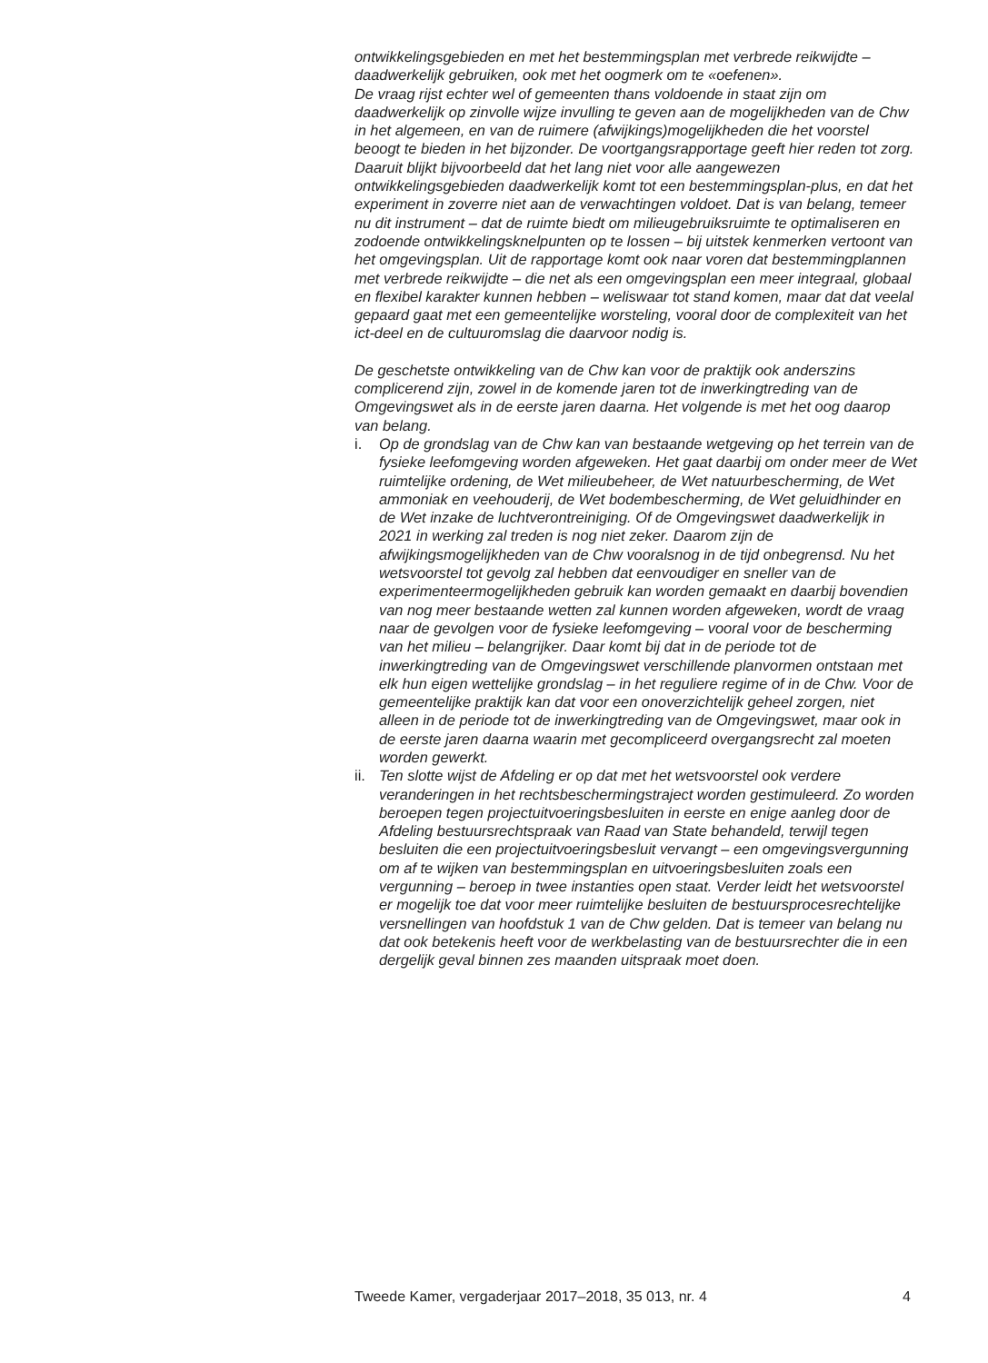ontwikkelingsgebieden en met het bestemmingsplan met verbrede reikwijdte – daadwerkelijk gebruiken, ook met het oogmerk om te «oefenen».
De vraag rijst echter wel of gemeenten thans voldoende in staat zijn om daadwerkelijk op zinvolle wijze invulling te geven aan de mogelijkheden van de Chw in het algemeen, en van de ruimere (afwijkings)mogelijkheden die het voorstel beoogt te bieden in het bijzonder. De voortgangsrapportage geeft hier reden tot zorg. Daaruit blijkt bijvoorbeeld dat het lang niet voor alle aangewezen ontwikkelingsgebieden daadwerkelijk komt tot een bestemmingsplan-plus, en dat het experiment in zoverre niet aan de verwachtingen voldoet. Dat is van belang, temeer nu dit instrument – dat de ruimte biedt om milieugebruiksruimte te optimaliseren en zodoende ontwikkelingsknelpunten op te lossen – bij uitstek kenmerken vertoont van het omgevingsplan. Uit de rapportage komt ook naar voren dat bestemmingplannen met verbrede reikwijdte – die net als een omgevingsplan een meer integraal, globaal en flexibel karakter kunnen hebben – weliswaar tot stand komen, maar dat dat veelal gepaard gaat met een gemeentelijke worsteling, vooral door de complexiteit van het ict-deel en de cultuuromslag die daarvoor nodig is.
De geschetste ontwikkeling van de Chw kan voor de praktijk ook anderszins complicerend zijn, zowel in de komende jaren tot de inwerkingtreding van de Omgevingswet als in de eerste jaren daarna. Het volgende is met het oog daarop van belang.
i. Op de grondslag van de Chw kan van bestaande wetgeving op het terrein van de fysieke leefomgeving worden afgeweken. Het gaat daarbij om onder meer de Wet ruimtelijke ordening, de Wet milieubeheer, de Wet natuurbescherming, de Wet ammoniak en veehouderij, de Wet bodembescherming, de Wet geluidhinder en de Wet inzake de luchtverontreiniging. Of de Omgevingswet daadwerkelijk in 2021 in werking zal treden is nog niet zeker. Daarom zijn de afwijkingsmogelijkheden van de Chw vooralsnog in de tijd onbegrensd. Nu het wetsvoorstel tot gevolg zal hebben dat eenvoudiger en sneller van de experimenteermogelijkheden gebruik kan worden gemaakt en daarbij bovendien van nog meer bestaande wetten zal kunnen worden afgeweken, wordt de vraag naar de gevolgen voor de fysieke leefomgeving – vooral voor de bescherming van het milieu – belangrijker. Daar komt bij dat in de periode tot de inwerkingtreding van de Omgevingswet verschillende planvormen ontstaan met elk hun eigen wettelijke grondslag – in het reguliere regime of in de Chw. Voor de gemeentelijke praktijk kan dat voor een onoverzichtelijk geheel zorgen, niet alleen in de periode tot de inwerkingtreding van de Omgevingswet, maar ook in de eerste jaren daarna waarin met gecompliceerd overgangsrecht zal moeten worden gewerkt.
ii.
Ten slotte wijst de Afdeling er op dat met het wetsvoorstel ook verdere veranderingen in het rechtsbeschermingstraject worden gestimuleerd. Zo worden beroepen tegen projectuitvoeringsbesluiten in eerste en enige aanleg door de Afdeling bestuursrechtspraak van Raad van State behandeld, terwijl tegen besluiten die een projectuitvoeringsbesluit vervangt – een omgevingsvergunning om af te wijken van bestemmingsplan en uitvoeringsbesluiten zoals een vergunning – beroep in twee instanties open staat. Verder leidt het wetsvoorstel er mogelijk toe dat voor meer ruimtelijke besluiten de bestuursprocesrechtelijke versnellingen van hoofdstuk 1 van de Chw gelden. Dat is temeer van belang nu dat ook betekenis heeft voor de werkbelasting van de bestuursrechter die in een dergelijk geval binnen zes maanden uitspraak moet doen.
Tweede Kamer, vergaderjaar 2017–2018, 35 013, nr. 4 4